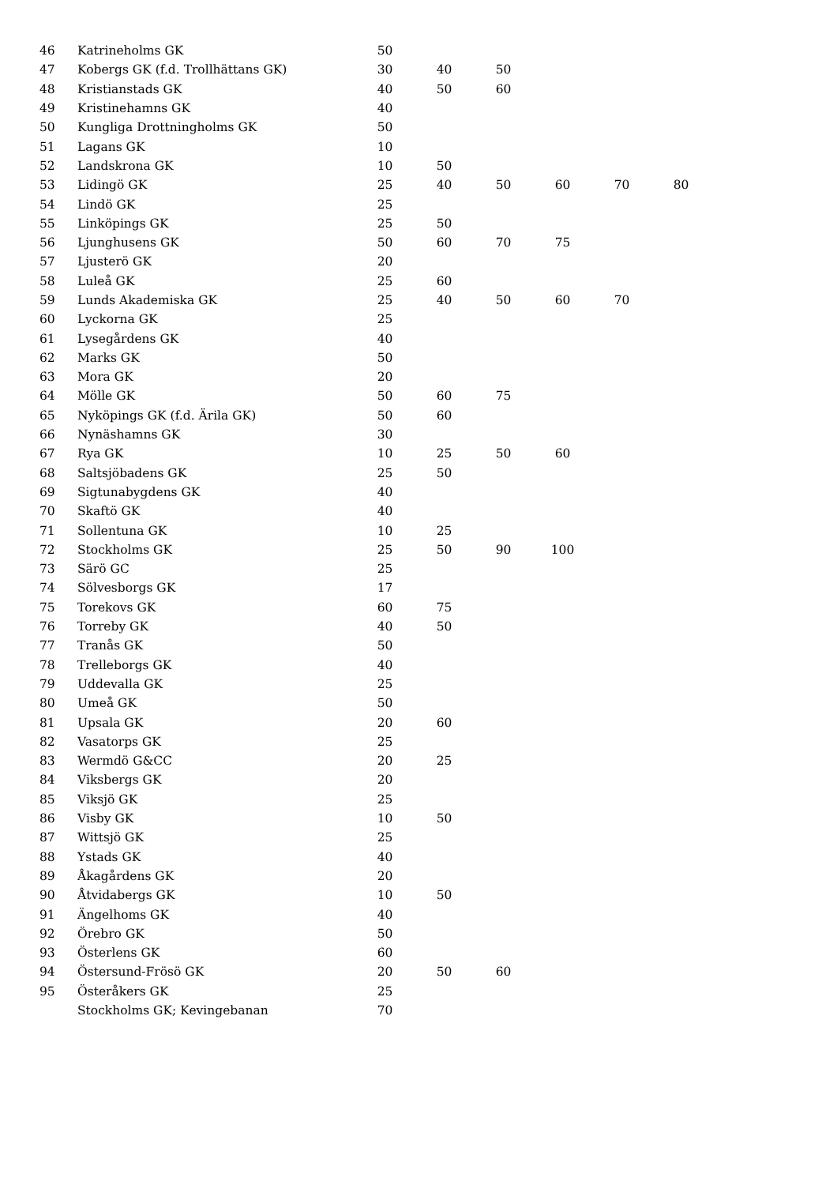| 46 | Katrineholms GK | 50 | | | | | |
| 47 | Kobergs GK (f.d. Trollhättans GK) | 30 | 40 | 50 | | | |
| 48 | Kristianstads GK | 40 | 50 | 60 | | | |
| 49 | Kristinehamns GK | 40 | | | | | |
| 50 | Kungliga Drottningholms GK | 50 | | | | | |
| 51 | Lagans GK | 10 | | | | | |
| 52 | Landskrona GK | 10 | 50 | | | | |
| 53 | Lidingö GK | 25 | 40 | 50 | 60 | 70 | 80 |
| 54 | Lindö GK | 25 | | | | | |
| 55 | Linköpings GK | 25 | 50 | | | | |
| 56 | Ljunghusens GK | 50 | 60 | 70 | 75 | | |
| 57 | Ljusterö GK | 20 | | | | | |
| 58 | Luleå GK | 25 | 60 | | | | |
| 59 | Lunds Akademiska GK | 25 | 40 | 50 | 60 | 70 | |
| 60 | Lyckorna GK | 25 | | | | | |
| 61 | Lysegårdens GK | 40 | | | | | |
| 62 | Marks GK | 50 | | | | | |
| 63 | Mora GK | 20 | | | | | |
| 64 | Mölle GK | 50 | 60 | 75 | | | |
| 65 | Nyköpings GK (f.d. Ärila GK) | 50 | 60 | | | | |
| 66 | Nynäshamns GK | 30 | | | | | |
| 67 | Rya GK | 10 | 25 | 50 | 60 | | |
| 68 | Saltsjöbadens GK | 25 | 50 | | | | |
| 69 | Sigtunabygdens GK | 40 | | | | | |
| 70 | Skaftö GK | 40 | | | | | |
| 71 | Sollentuna GK | 10 | 25 | | | | |
| 72 | Stockholms GK | 25 | 50 | 90 | 100 | | |
| 73 | Särö GC | 25 | | | | | |
| 74 | Sölvesborgs GK | 17 | | | | | |
| 75 | Torekovs GK | 60 | 75 | | | | |
| 76 | Torreby GK | 40 | 50 | | | | |
| 77 | Tranås GK | 50 | | | | | |
| 78 | Trelleborgs GK | 40 | | | | | |
| 79 | Uddevalla GK | 25 | | | | | |
| 80 | Umeå GK | 50 | | | | | |
| 81 | Upsala GK | 20 | 60 | | | | |
| 82 | Vasatorps GK | 25 | | | | | |
| 83 | Wermdö G&CC | 20 | 25 | | | | |
| 84 | Viksbergs GK | 20 | | | | | |
| 85 | Viksjö GK | 25 | | | | | |
| 86 | Visby GK | 10 | 50 | | | | |
| 87 | Wittsjö GK | 25 | | | | | |
| 88 | Ystads GK | 40 | | | | | |
| 89 | Åkagårdens GK | 20 | | | | | |
| 90 | Åtvidabergs GK | 10 | 50 | | | | |
| 91 | Ängelhoms GK | 40 | | | | | |
| 92 | Örebro GK | 50 | | | | | |
| 93 | Österlens GK | 60 | | | | | |
| 94 | Östersund-Frösö GK | 20 | 50 | 60 | | | |
| 95 | Österåkers GK | 25 | | | | | |
| | Stockholms GK; Kevingebanan | 70 | | | | | |